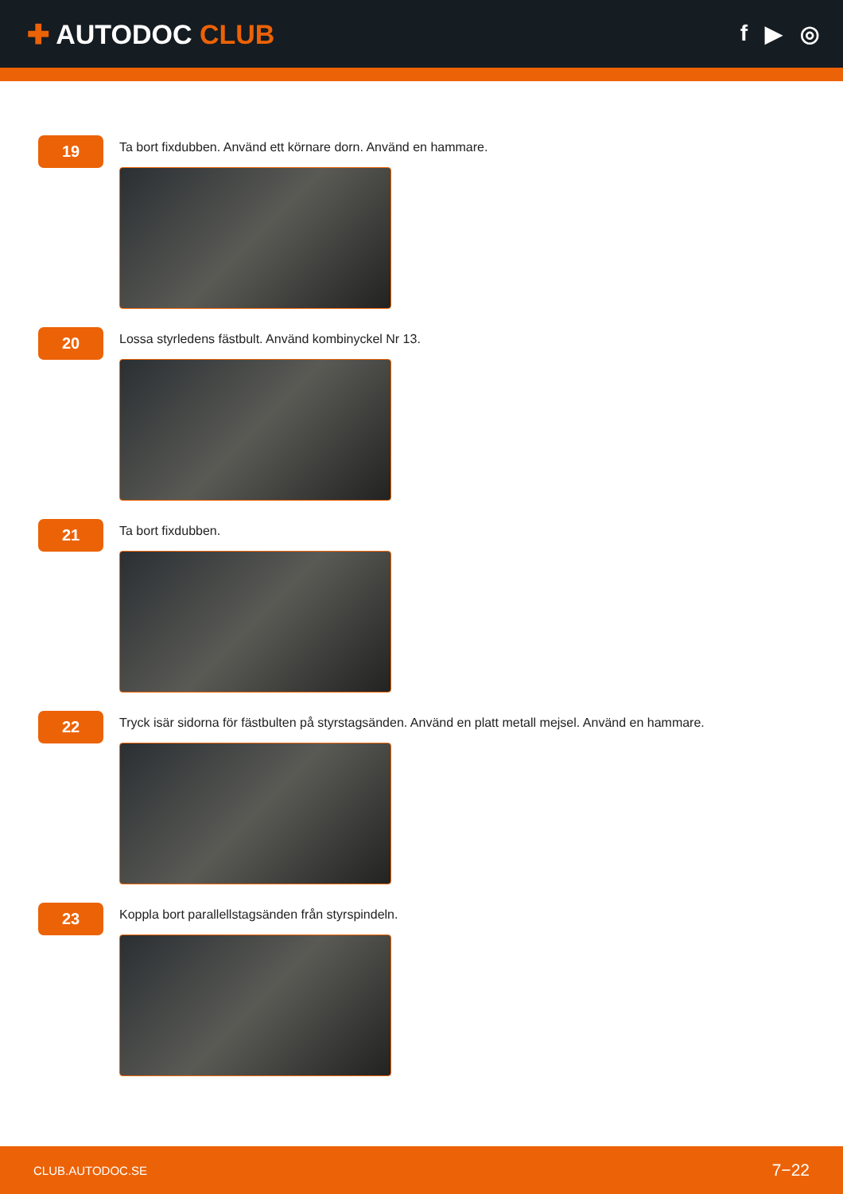✚ AUTODOC CLUB
f ▶ ◎
19
Ta bort fixdubben. Använd ett körnare dorn. Använd en hammare.
20
Lossa styrledens fästbult. Använd kombinyckel Nr 13.
21
Ta bort fixdubben.
22
Tryck isär sidorna för fästbulten på styrstagsänden. Använd en platt metall mejsel. Använd en hammare.
23
Koppla bort parallellstagsänden från styrspindeln.
CLUB.AUTODOC.SE 7−22